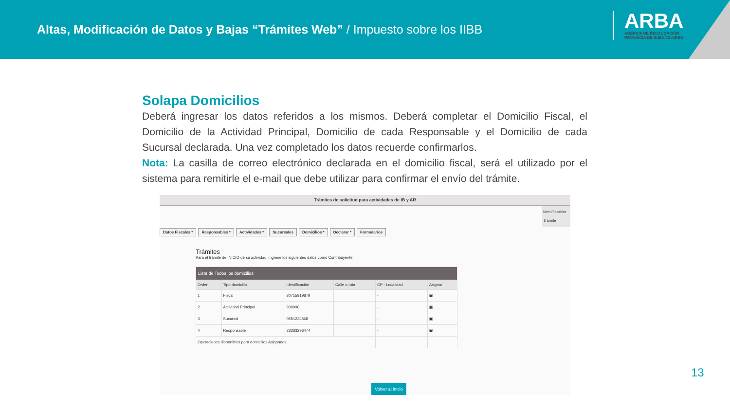Altas, Modificación de Datos y Bajas “Trámites Web” / Impuesto sobre los IIBB
ARBA
AGENCIA DE RECAUDACIÓN
PROVINCIA DE BUENOS AIRES
Solapa Domicilios
Deberá ingresar los datos referidos a los mismos. Deberá completar el Domicilio Fiscal, el Domicilio de la Actividad Principal, Domicilio de cada Responsable y el Domicilio de cada Sucursal declarada. Una vez completado los datos recuerde confirmarlos.
Nota: La casilla de correo electrónico declarada en el domicilio fiscal, será el utilizado por el sistema para remitirle el e-mail que debe utilizar para confirmar el envío del trámite.
Trámites de solicitud para actividades de IB y AR
Identificación
Trámite
Datos Fiscales * Responsables * Actividades * Sucursales Domicilios * Declarar * Formularios
Trámites
Para el trámite de INICIO de su actividad, ingrese los siguientes datos como Contribuyente
| Lista de Todos los domicilios | | | | | |
| Orden | Tipo domicilio | Identificación | Calle o ruta | CP - Localidad | Asignar |
| 1 | Fiscal | 30715819879 | | - | ▣ |
| 2 | Actividad Principal | 930990 | | - | ▣ |
| 3 | Sucursal | 0551234568 | | - | ▣ |
| 4 | Responsable | 23283296474 | | - | ▣ |
| Operaciones disponibles para domicilios Asignados: | | | | | |
Volver al inicio
13